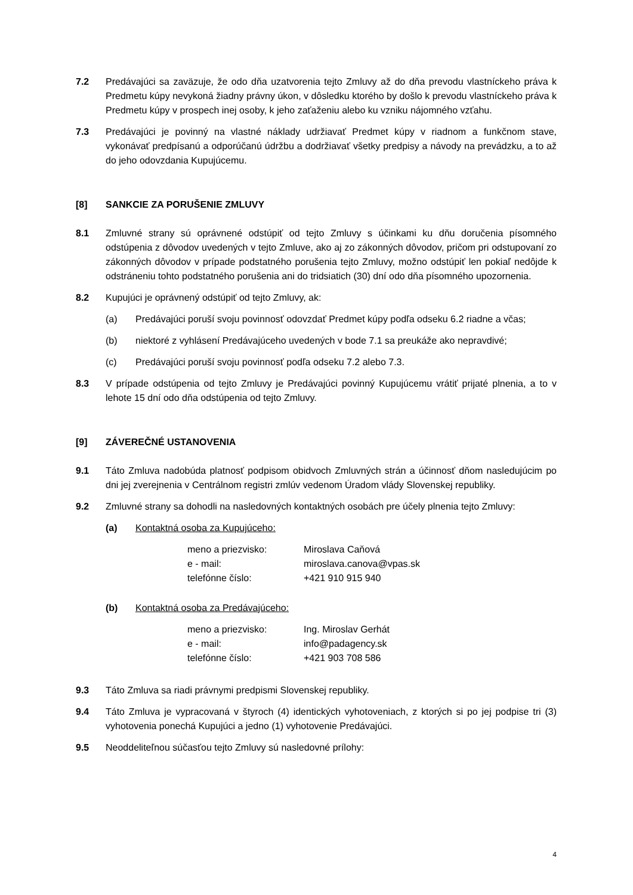7.2 Predávajúci sa zaväzuje, že odo dňa uzatvorenia tejto Zmluvy až do dňa prevodu vlastníckeho práva k Predmetu kúpy nevykoná žiadny právny úkon, v dôsledku ktorého by došlo k prevodu vlastníckeho práva k Predmetu kúpy v prospech inej osoby, k jeho zaťaženiu alebo ku vzniku nájomného vzťahu.
7.3 Predávajúci je povinný na vlastné náklady udržiavať Predmet kúpy v riadnom a funkčnom stave, vykonávať predpísanú a odporúčanú údržbu a dodržiavať všetky predpisy a návody na prevádzku, a to až do jeho odovzdania Kupujúcemu.
[8] SANKCIE ZA PORUŠENIE ZMLUVY
8.1 Zmluvné strany sú oprávnené odstúpiť od tejto Zmluvy s účinkami ku dňu doručenia písomného odstúpenia z dôvodov uvedených v tejto Zmluve, ako aj zo zákonných dôvodov, pričom pri odstupovaní zo zákonných dôvodov v prípade podstatného porušenia tejto Zmluvy, možno odstúpiť len pokiaľ nedôjde k odstráneniu tohto podstatného porušenia ani do tridsiatich (30) dní odo dňa písomného upozornenia.
8.2 Kupujúci je oprávnený odstúpiť od tejto Zmluvy, ak:
(a) Predávajúci poruší svoju povinnosť odovzdať Predmet kúpy podľa odseku 6.2 riadne a včas;
(b) niektoré z vyhlásení Predávajúceho uvedených v bode 7.1 sa preukáže ako nepravdivé;
(c) Predávajúci poruší svoju povinnosť podľa odseku 7.2 alebo 7.3.
8.3 V prípade odstúpenia od tejto Zmluvy je Predávajúci povinný Kupujúcemu vrátiť prijaté plnenia, a to v lehote 15 dní odo dňa odstúpenia od tejto Zmluvy.
[9] ZÁVEREČNÉ USTANOVENIA
9.1 Táto Zmluva nadobúda platnosť podpisom obidvoch Zmluvných strán a účinnosť dňom nasledujúcim po dni jej zverejnenia v Centrálnom registri zmlúv vedenom Úradom vlády Slovenskej republiky.
9.2 Zmluvné strany sa dohodli na nasledovných kontaktných osobách pre účely plnenia tejto Zmluvy:
(a) Kontaktná osoba za Kupujúceho:
| meno a priezvisko: | Miroslava Caňová |
| e - mail: | miroslava.canova@vpas.sk |
| telefónne číslo: | +421 910 915 940 |
(b) Kontaktná osoba za Predávajúceho:
| meno a priezvisko: | Ing. Miroslav Gerhát |
| e - mail: | info@padagency.sk |
| telefónne číslo: | +421 903 708 586 |
9.3 Táto Zmluva sa riadi právnymi predpismi Slovenskej republiky.
9.4 Táto Zmluva je vypracovaná v štyroch (4) identických vyhotoveniach, z ktorých si po jej podpise tri (3) vyhotovenia ponechá Kupujúci a jedno (1) vyhotovenie Predávajúci.
9.5 Neoddeliteľnou súčasťou tejto Zmluvy sú nasledovné prílohy:
4